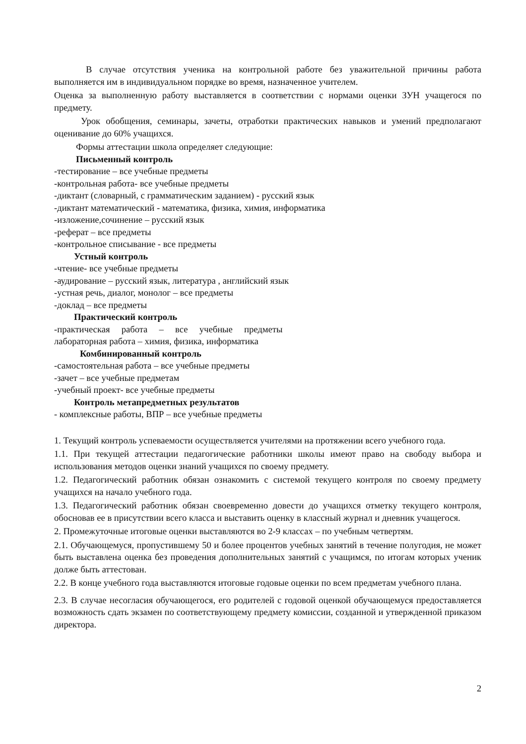В случае отсутствия ученика на контрольной работе без уважительной причины работа выполняется им в индивидуальном порядке во время, назначенное учителем.
Оценка за выполненную работу выставляется в соответствии с нормами оценки ЗУН учащегося по предмету.
Урок обобщения, семинары, зачеты, отработки практических навыков и умений предполагают оценивание до 60% учащихся.
Формы аттестации школа определяет следующие:
Письменный контроль
-тестирование – все учебные предметы
-контрольная работа- все учебные предметы
-диктант (словарный, с грамматическим заданием) - русский язык
-диктант математический - математика, физика, химия, информатика
-изложение,сочинение – русский язык
-реферат – все предметы
-контрольное списывание - все предметы
Устный контроль
-чтение- все учебные предметы
-аудирование – русский язык, литература , английский язык
-устная речь, диалог, монолог – все предметы
-доклад – все предметы
Практический контроль
-практическая работа – все учебные предметы
лабораторная работа – химия, физика, информатика
Комбинированный контроль
-самостоятельная работа – все учебные предметы
-зачет – все учебные предметам
-учебный проект- все учебные предметы
Контроль метапредметных результатов
- комплексные работы, ВПР – все учебные предметы
1. Текущий контроль успеваемости осуществляется учителями на протяжении всего учебного года.
1.1. При текущей аттестации педагогические работники школы имеют право на свободу выбора и использования методов оценки знаний учащихся по своему предмету.
1.2. Педагогический работник обязан ознакомить с системой текущего контроля по своему предмету учащихся на начало учебного года.
1.3. Педагогический работник обязан своевременно довести до учащихся отметку текущего контроля, обосновав ее в присутствии всего класса и выставить оценку в классный журнал и дневник учащегося.
2. Промежуточные итоговые оценки выставляются во 2-9 классах – по учебным четвертям.
2.1. Обучающемуся, пропустившему 50 и более процентов учебных занятий в течение полугодия, не может быть выставлена оценка без проведения дополнительных занятий с учащимся, по итогам которых ученик долже быть аттестован.
2.2. В конце учебного года выставляются итоговые годовые оценки по всем предметам учебного плана.
2.3. В случае несогласия обучающегося, его родителей с годовой оценкой обучающемуся предоставляется возможность сдать экзамен по соответствующему предмету комиссии, созданной и утвержденной приказом директора.
2